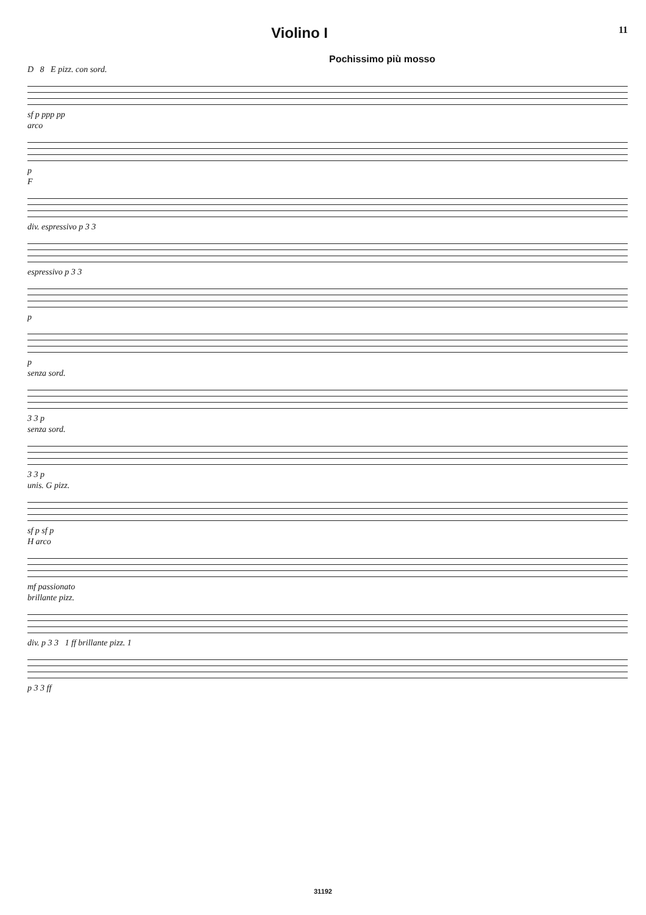Violino I 11
Pochissimo più mosso
D 8 E pizz. con sord.
sf p ppp pp
arco
p
F
div. espressivo p 3 3
espressivo p 3 3
p
p
senza sord.
3 3 p
senza sord.
3 3 p
unis. G pizz.
sf p sf p
H arco
mf passionato
brillante pizz.
div. p 3 3 1 ff brillante pizz. 1
p 3 3 ff
31192